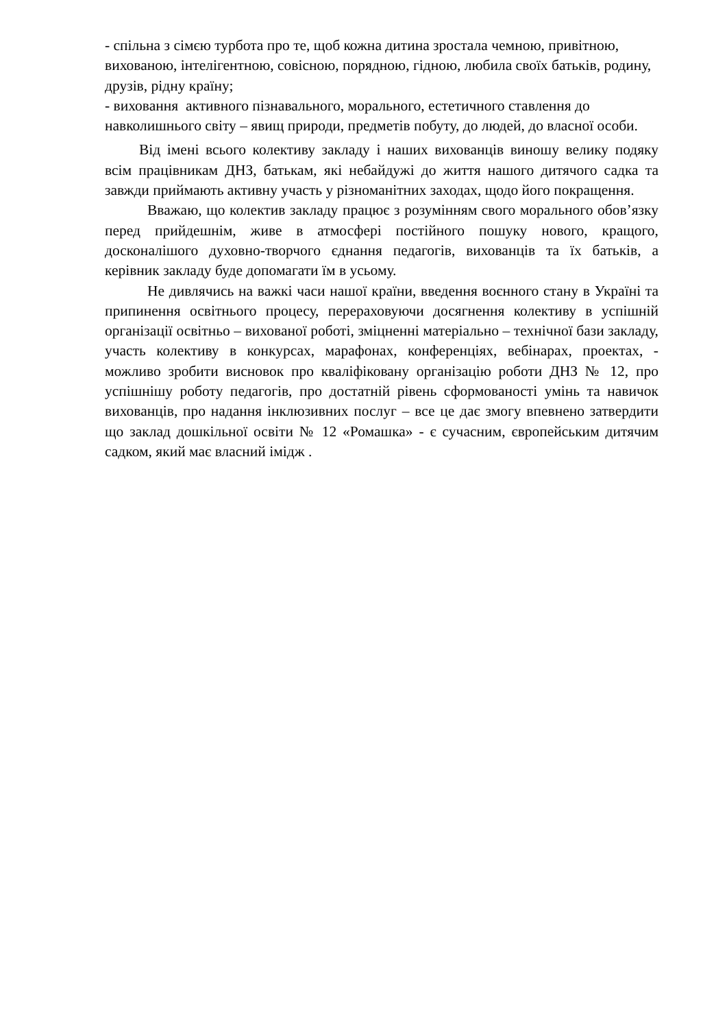- спільна з сімєю турбота про те, щоб кожна дитина зростала чемною, привітною, вихованою, інтелігентною, совісною, порядною, гідною, любила своїх батьків, родину, друзів, рідну країну;
- виховання активного пізнавального, морального, естетичного ставлення до навколишнього світу – явищ природи, предметів побуту, до людей, до власної особи.
Від імені всього колективу закладу і наших вихованців виношу велику подяку всім працівникам ДНЗ, батькам, які небайдужі до життя нашого дитячого садка та завжди приймають активну участь у різноманітних заходах, щодо його покращення.
Вважаю, що колектив закладу працює з розумінням свого морального обов’язку перед прийдешнім, живе в атмосфері постійного пошуку нового, кращого, досконалішого духовно-творчого єднання педагогів, вихованців та їх батьків, а керівник закладу буде допомагати їм в усьому.
Не дивлячись на важкі часи нашої країни, введення воєнного стану в Україні та припинення освітнього процесу, перераховуючи досягнення колективу в успішній організації освітньо – вихованої роботі, зміцненні матеріально – технічної бази закладу, участь колективу в конкурсах, марафонах, конференціях, вебінарах, проектах, - можливо зробити висновок про кваліфіковану організацію роботи ДНЗ № 12, про успішнішу роботу педагогів, про достатній рівень сформованості умінь та навичок вихованців, про надання інклюзивних послуг – все це дає змогу впевнено затвердити що заклад дошкільної освіти № 12 «Ромашка» - є сучасним, європейським дитячим садком, який має власний імідж .